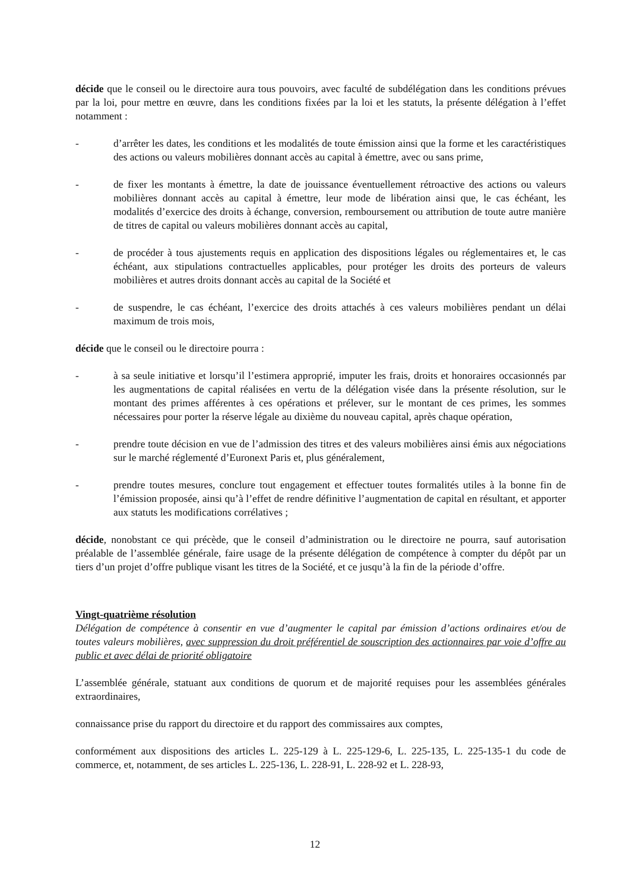décide que le conseil ou le directoire aura tous pouvoirs, avec faculté de subdélégation dans les conditions prévues par la loi, pour mettre en œuvre, dans les conditions fixées par la loi et les statuts, la présente délégation à l’effet notamment :
- d’arrêter les dates, les conditions et les modalités de toute émission ainsi que la forme et les caractéristiques des actions ou valeurs mobilières donnant accès au capital à émettre, avec ou sans prime,
- de fixer les montants à émettre, la date de jouissance éventuellement rétroactive des actions ou valeurs mobilières donnant accès au capital à émettre, leur mode de libération ainsi que, le cas échéant, les modalités d’exercice des droits à échange, conversion, remboursement ou attribution de toute autre manière de titres de capital ou valeurs mobilières donnant accès au capital,
- de procéder à tous ajustements requis en application des dispositions légales ou réglementaires et, le cas échéant, aux stipulations contractuelles applicables, pour protéger les droits des porteurs de valeurs mobilières et autres droits donnant accès au capital de la Société et
- de suspendre, le cas échéant, l’exercice des droits attachés à ces valeurs mobilières pendant un délai maximum de trois mois,
décide que le conseil ou le directoire pourra :
- à sa seule initiative et lorsqu’il l’estimera approprié, imputer les frais, droits et honoraires occasionnés par les augmentations de capital réalisées en vertu de la délégation visée dans la présente résolution, sur le montant des primes afférentes à ces opérations et prélever, sur le montant de ces primes, les sommes nécessaires pour porter la réserve légale au dixième du nouveau capital, après chaque opération,
- prendre toute décision en vue de l’admission des titres et des valeurs mobilières ainsi émis aux négociations sur le marché réglementé d’Euronext Paris et, plus généralement,
- prendre toutes mesures, conclure tout engagement et effectuer toutes formalités utiles à la bonne fin de l’émission proposée, ainsi qu’à l’effet de rendre définitive l’augmentation de capital en résultant, et apporter aux statuts les modifications corrélatives ;
décide, nonobstant ce qui précède, que le conseil d’administration ou le directoire ne pourra, sauf autorisation préalable de l’assemblée générale, faire usage de la présente délégation de compétence à compter du dépôt par un tiers d’un projet d’offre publique visant les titres de la Société, et ce jusqu’à la fin de la période d’offre.
Vingt-quatrième résolution
Délégation de compétence à consentir en vue d’augmenter le capital par émission d’actions ordinaires et/ou de toutes valeurs mobilières, avec suppression du droit préférentiel de souscription des actionnaires par voie d’offre au public et avec délai de priorité obligatoire
L’assemblée générale, statuant aux conditions de quorum et de majorité requises pour les assemblées générales extraordinaires,
connaissance prise du rapport du directoire et du rapport des commissaires aux comptes,
conformément aux dispositions des articles L. 225-129 à L. 225-129-6, L. 225-135, L. 225-135-1 du code de commerce, et, notamment, de ses articles L. 225-136, L. 228-91, L. 228-92 et L. 228-93,
12